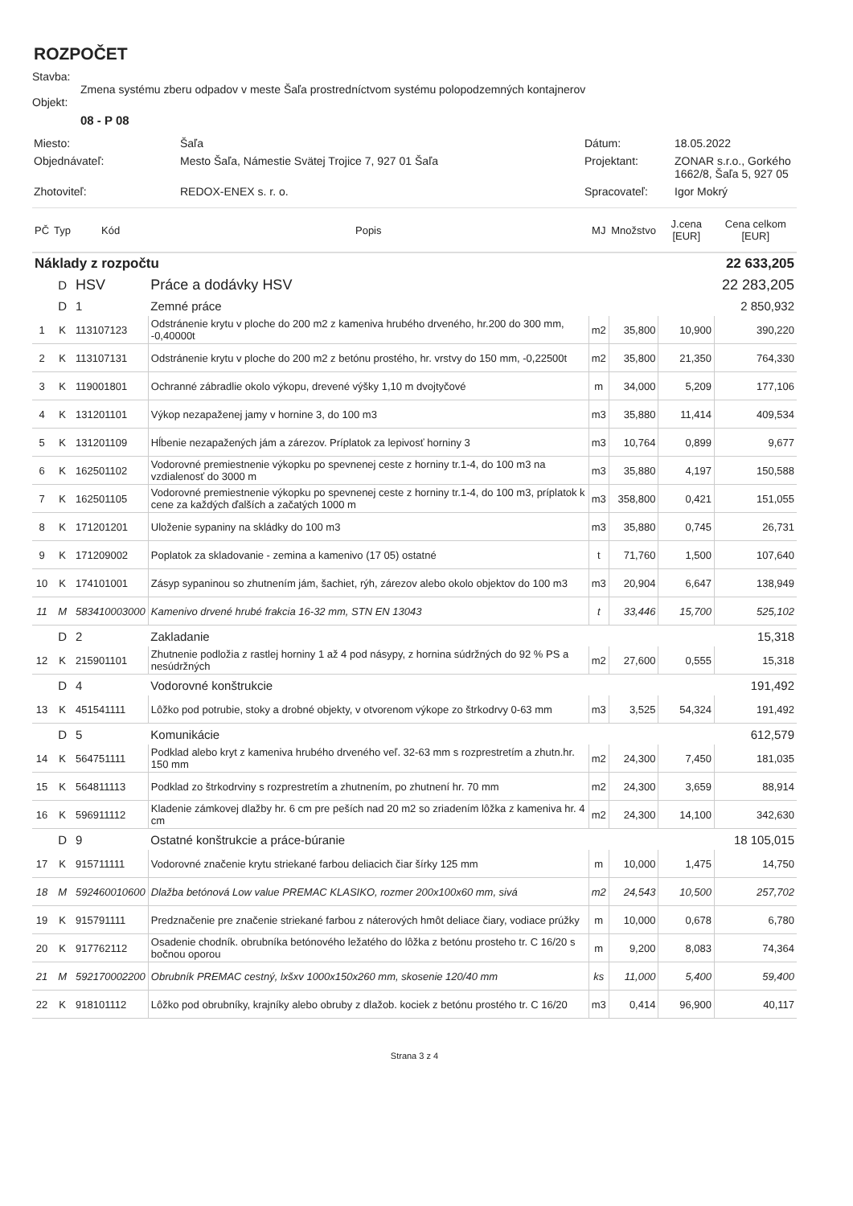ROZPOČET
Stavba:
Zmena systému zberu odpadov v meste Šaľa prostredníctvom systému polopodzemných kontajnerov
Objekt:
08 - P 08
| Miesto: | Šaľa | Dátum: | 18.05.2022 |
| Objednávateľ: | Mesto Šaľa, Námestie Svätej Trojice 7, 927 01 Šaľa | Projektant: | ZONAR s.r.o., Gorkého 1662/8, Šaľa 5, 927 05 |
| Zhotoviteľ: | REDOX-ENEX s. r. o. | Spracovateľ: | Igor Mokrý |
| PČ | Typ | Kód | Popis | MJ | Množstvo | J.cena [EUR] | Cena celkom [EUR] |
| --- | --- | --- | --- | --- | --- | --- | --- |
| Náklady z rozpočtu | | | | | | | 22 633,205 |
| | D | HSV | Práce a dodávky HSV | | | | 22 283,205 |
| | D | 1 | Zemné práce | | | | 2 850,932 |
| 1 | K | 113107123 | Odstránenie krytu v ploche do 200 m2 z kameniva hrubého drveného, hr.200 do 300 mm, -0,40000t | m2 | 35,800 | 10,900 | 390,220 |
| 2 | K | 113107131 | Odstránenie krytu v ploche do 200 m2 z betónu prostého, hr. vrstvy do 150 mm, -0,22500t | m2 | 35,800 | 21,350 | 764,330 |
| 3 | K | 119001801 | Ochranné zábradlie okolo výkopu, drevené výšky 1,10 m dvojtyčové | m | 34,000 | 5,209 | 177,106 |
| 4 | K | 131201101 | Výkop nezapaženej jamy v hornine 3, do 100 m3 | m3 | 35,880 | 11,414 | 409,534 |
| 5 | K | 131201109 | Hĺbenie nezapažených jám a zárezov. Príplatok za lepivosť horniny 3 | m3 | 10,764 | 0,899 | 9,677 |
| 6 | K | 162501102 | Vodorovné premiestnenie výkopku po spevnenej ceste z horniny tr.1-4, do 100 m3 na vzdialenosť do 3000 m | m3 | 35,880 | 4,197 | 150,588 |
| 7 | K | 162501105 | Vodorovné premiestnenie výkopku po spevnenej ceste z horniny tr.1-4, do 100 m3, príplatok k cene za každých ďalších a začatých 1000 m | m3 | 358,800 | 0,421 | 151,055 |
| 8 | K | 171201201 | Uloženie sypaniny na skládky do 100 m3 | m3 | 35,880 | 0,745 | 26,731 |
| 9 | K | 171209002 | Poplatok za skladovanie - zemina a kamenivo (17 05) ostatné | t | 71,760 | 1,500 | 107,640 |
| 10 | K | 174101001 | Zásyp sypaninou so zhutnením jám, šachiet, rýh, zárezov alebo okolo objektov do 100 m3 | m3 | 20,904 | 6,647 | 138,949 |
| 11 | M | 583410003000 | Kamenivo drvené hrubé frakcia 16-32 mm, STN EN 13043 | t | 33,446 | 15,700 | 525,102 |
| | D | 2 | Zakladanie | | | | 15,318 |
| 12 | K | 215901101 | Zhutnenie podložia z rastlej horniny 1 až 4 pod násypy, z hornina súdržných do 92 % PS a nesúdržných | m2 | 27,600 | 0,555 | 15,318 |
| | D | 4 | Vodorovné konštrukcie | | | | 191,492 |
| 13 | K | 451541111 | Lôžko pod potrubie, stoky a drobné objekty, v otvorenom výkope zo štrkodrvy 0-63 mm | m3 | 3,525 | 54,324 | 191,492 |
| | D | 5 | Komunikácie | | | | 612,579 |
| 14 | K | 564751111 | Podklad alebo kryt z kameniva hrubého drveného veľ. 32-63 mm s rozprestretím a zhutn.hr. 150 mm | m2 | 24,300 | 7,450 | 181,035 |
| 15 | K | 564811113 | Podklad zo štrkodrviny s rozprestretím a zhutnením, po zhutnení hr. 70 mm | m2 | 24,300 | 3,659 | 88,914 |
| 16 | K | 596911112 | Kladenie zámkovej dlažby hr. 6 cm pre peších nad 20 m2 so zriadením lôžka z kameniva hr. 4 cm | m2 | 24,300 | 14,100 | 342,630 |
| | D | 9 | Ostatné konštrukcie a práce-búranie | | | | 18 105,015 |
| 17 | K | 915711111 | Vodorovné značenie krytu striekané farbou deliacich čiar šírky 125 mm | m | 10,000 | 1,475 | 14,750 |
| 18 | M | 592460010600 | Dlažba betónová Low value PREMAC KLASIKO, rozmer 200x100x60 mm, sivá | m2 | 24,543 | 10,500 | 257,702 |
| 19 | K | 915791111 | Predznačenie pre značenie striekané farbou z náterových hmôt deliace čiary, vodiace prúžky | m | 10,000 | 0,678 | 6,780 |
| 20 | K | 917762112 | Osadenie chodník. obrubníka betónového ležatého do lôžka z betónu prosteho tr. C 16/20 s bočnou oporou | m | 9,200 | 8,083 | 74,364 |
| 21 | M | 592170002200 | Obrubník PREMAC cestný, lxšxv 1000x150x260 mm, skosenie 120/40 mm | ks | 11,000 | 5,400 | 59,400 |
| 22 | K | 918101112 | Lôžko pod obrubníky, krajníky alebo obruby z dlažob. kociek z betónu prostého tr. C 16/20 | m3 | 0,414 | 96,900 | 40,117 |
Strana 3 z 4